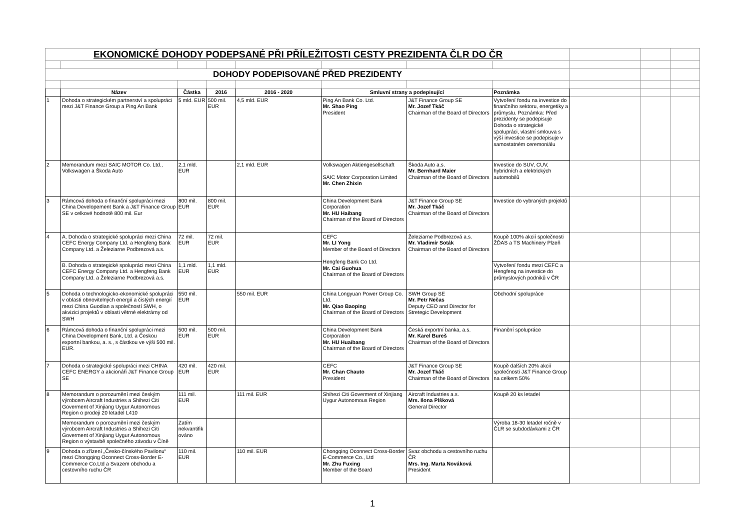| EKONOMICKÉ DOHODY PODEPSANÉ PŘI PŘÍLEŽITOSTI CESTY PREZIDENTA ČLR DO ČR | | | | | | | | | | |
| DOHODY PODEPISOVANÉ PŘED PREZIDENTY | | | | | | | | | | |
| | Název | Částka | 2016 | 2016 - 2020 | Smluvní strany a podepisující | | Poznámka | | | |
| 1 | Dohoda o strategickém partnerství a spolupráci mezi J&T Finance Group a Ping An Bank | 5 mld. EUR | 500 mil. EUR | 4,5 mld. EUR | Ping An Bank Co. Ltd. Mr. Shao Ping President | J&T Finance Group SE Mr. Jozef Tkáč Chairman of the Board of Directors | Vytvoření fondu na investice do finančního sektoru, energetiky a průmyslu. Poznámka: Před prezidenty se podepisuje Dohoda o strategické spolupráci, vlastní smlouva s výší investice se podepisuje v samostatném ceremoniálu | | | |
| 2 | Memorandum mezi SAIC MOTOR Co. Ltd., Volkswagen a Škoda Auto | 2,1 mld. EUR | | 2,1 mld. EUR | Volkswagen Aktiengesellschaft SAIC Motor Corporation Limited Mr. Chen Zhixin | Škoda Auto a.s. Mr. Bernhard Maier Chairman of the Board of Directors | Investice do SUV, CUV, hybridních a elektrických automobilů | | | |
| 3 | Rámcová dohoda o finanční spolupráci mezi China Developement Bank a J&T Finance Group SE v celkové hodnotě 800 mil. Eur | 800 mil. EUR | 800 mil. EUR | | China Development Bank Corporation Mr. HU Haibang Chairman of the Board of Directors | J&T Finance Group SE Mr. Jozef Tkáč Chairman of the Board of Directors | Investice do vybraných projektů | | | |
| 4 | A. Dohoda o strategické spolupráci mezi China CEFC Energy Company Ltd. a Hengfeng Bank Company Ltd. a Železiarne Podbrezová a.s. | 72 mil. EUR | 72 mil. EUR | | CEFC Mr. LI Yong Member of the Board of Directors Hengfeng Bank Co Ltd. Mr. Cai Guohua Chairman of the Board of Directors | Železiarne Podbrezová a.s. Mr. Vladimír Soták Chairman of the Board of Directors | Koupě 100% akcií společnosti ŽĎAS a TS Machinery Plzeň | | | |
| | B. Dohoda o strategické spolupráci mezi China CEFC Energy Company Ltd. a Hengfeng Bank Company Ltd. a Železiarne Podbrezová a.s. | 1,1 mld. EUR | 1,1 mld. EUR | | | | Vytvoření fondu mezi CEFC a Hengfeng na investice do průmyslových podniků v ČR | | | |
| 5 | Dohoda o technologicko-ekonomické spolupráci v oblasti obnovitelných energií a čistých energií mezi China Guodian a společností SWH, o akvizici projektů v oblasti větrné elektrárny od SWH | 550 mil. EUR | | 550 mil. EUR | China Longyuan Power Group Co. Ltd. Mr. Qiao Baoping Chairman of the Board of Directors | SWH Group SE Mr. Petr Nečas Deputy CEO and Director for Stretegic Development | Obchodní spolupráce | | | |
| 6 | Rámcová dohoda o finanční spolupráci mezi China Development Bank, Ltd. a Českou exportní bankou, a. s., s částkou ve výši 500 mil. EUR. | 500 mil. EUR | 500 mil. EUR | | China Development Bank Corporation Mr. HU Huaibang Chairman of the Board of Directors | Česká exportní banka, a.s. Mr. Karel Bureš Chairman of the Board of Directors | Finanční spolupráce | | | |
| 7 | Dohoda o strategické spolupráci mezi CHINA CEFC ENERGY a akcionáři J&T Finance Group SE | 420 mil. EUR | 420 mil. EUR | | CEFC Mr. Chan Chauto President | J&T Finance Group SE Mr. Jozef Tkáč Chairman of the Board of Directors | Koupě dalších 20% akcií společnosti J&T Finance Group na celkem 50% | | | |
| 8 | Memorandum o porozumění mezi českým výrobcem Aircraft Industries a Shihezi Citi Goverment of Xinjiang Uygur Autonomous Region o prodeji 20 letadel L410 | 111 mil. EUR | | 111 mil. EUR | Shihezi Citi Goverment of Xinjiang Uygur Autonomous Region | Aircraft Industries a.s. Mrs. Ilona Plšková General Director | Koupě 20 ks letadel | | | |
| | Memorandum o porozumění mezi českým výrobcem Aircraft Industries a Shihezi Citi Goverment of Xinjiang Uygur Autonomous Region o výstavbě společného závodu v Číně | Zatím nekvantifik ováno | | | | | Výroba 18-30 letadel ročně v ČLR se subdodávkami z ČR | | | |
| 9 | Dohoda o zřízení „Česko-čínského Pavilonu“ mezi Chongqing Oconnect Cross-Border E-Commerce Co.Ltd a Svazem obchodu a cestovního ruchu ČR | 110 mil. EUR | | 110 mil. EUR | Chongqing Oconnect Cross-Border E-Commerce Co., Ltd Mr. Zhu Fuxing Member of the Board | Svaz obchodu a cestovního ruchu ČR Mrs. Ing. Marta Nováková President | | | | |
1